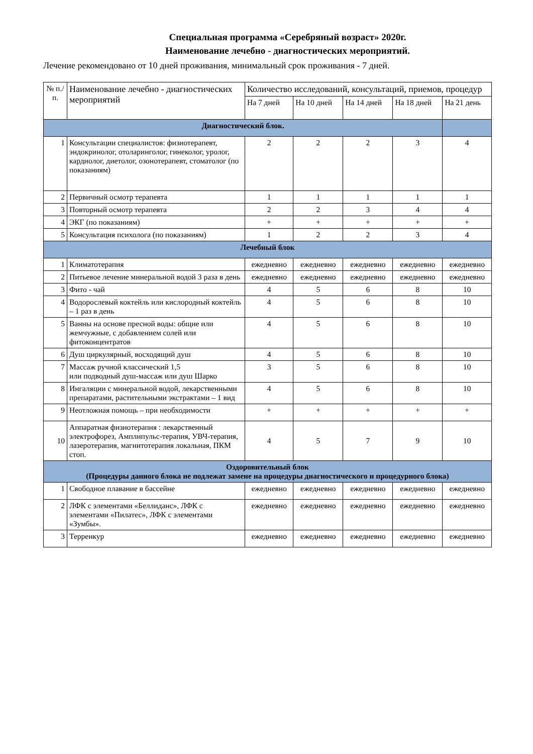Специальная программа «Серебряный возраст» 2020г.
Наименование лечебно - диагностических мероприятий.
Лечение рекомендовано от 10 дней проживания, минимальный срок проживания - 7 дней.
| № п./п. | Наименование лечебно - диагностических мероприятий | Количество исследований, консультаций, приемов, процедур | | | | |
| --- | --- | --- | --- | --- | --- | --- |
| | | На 7 дней | На 10 дней | На 14 дней | На 18 дней | На 21 день |
| Диагностический блок. | | | | | | |
| 1 | Консультации специалистов: физиотерапевт, эндокринолог, отоларинголог, гинеколог, уролог, кардиолог, диетолог, озонотерапевт, стоматолог (по показаниям) | 2 | 2 | 2 | 3 | 4 |
| 2 | Первичный осмотр терапевта | 1 | 1 | 1 | 1 | 1 |
| 3 | Повторный осмотр терапевта | 2 | 2 | 3 | 4 | 4 |
| 4 | ЭКГ (по показаниям) | + | + | + | + | + |
| 5 | Консультация психолога (по показаниям) | 1 | 2 | 2 | 3 | 4 |
| Лечебный блок | | | | | | |
| 1 | Климатотерапия | ежедневно | ежедневно | ежедневно | ежедневно | ежедневно |
| 2 | Питьевое лечение минеральной водой 3 раза в день | ежедневно | ежедневно | ежедневно | ежедневно | ежедневно |
| 3 | Фито - чай | 4 | 5 | 6 | 8 | 10 |
| 4 | Водорослевый коктейль или кислородный коктейль – 1 раз в день | 4 | 5 | 6 | 8 | 10 |
| 5 | Ванны на основе пресной воды: общие или жемчужные, с добавлением солей или фитоконцентратов | 4 | 5 | 6 | 8 | 10 |
| 6 | Душ циркулярный, восходящий душ | 4 | 5 | 6 | 8 | 10 |
| 7 | Массаж ручной классический 1,5 или подводный душ-массаж или душ Шарко | 3 | 5 | 6 | 8 | 10 |
| 8 | Ингаляции с минеральной водой, лекарственными препаратами, растительными экстрактами – 1 вид | 4 | 5 | 6 | 8 | 10 |
| 9 | Неотложная помощь – при необходимости | + | + | + | + | + |
| 10 | Аппаратная физиотерапия : лекарственный электрофорез, Амплипульс-терапия, УВЧ-терапия, лазеротерапия, магнитотерапия локальная, ПКМ стоп. | 4 | 5 | 7 | 9 | 10 |
| Оздоровительный блок (Процедуры данного блока не подлежат замене на процедуры диагностического и процедурного блока) | | | | | | |
| 1 | Свободное плавание в бассейне | ежедневно | ежедневно | ежедневно | ежедневно | ежедневно |
| 2 | ЛФК с элементами «Беллиданс», ЛФК с элементами «Пилатес», ЛФК с элементами «Зумбы». | ежедневно | ежедневно | ежедневно | ежедневно | ежедневно |
| 3 | Терренкур | ежедневно | ежедневно | ежедневно | ежедневно | ежедневно |